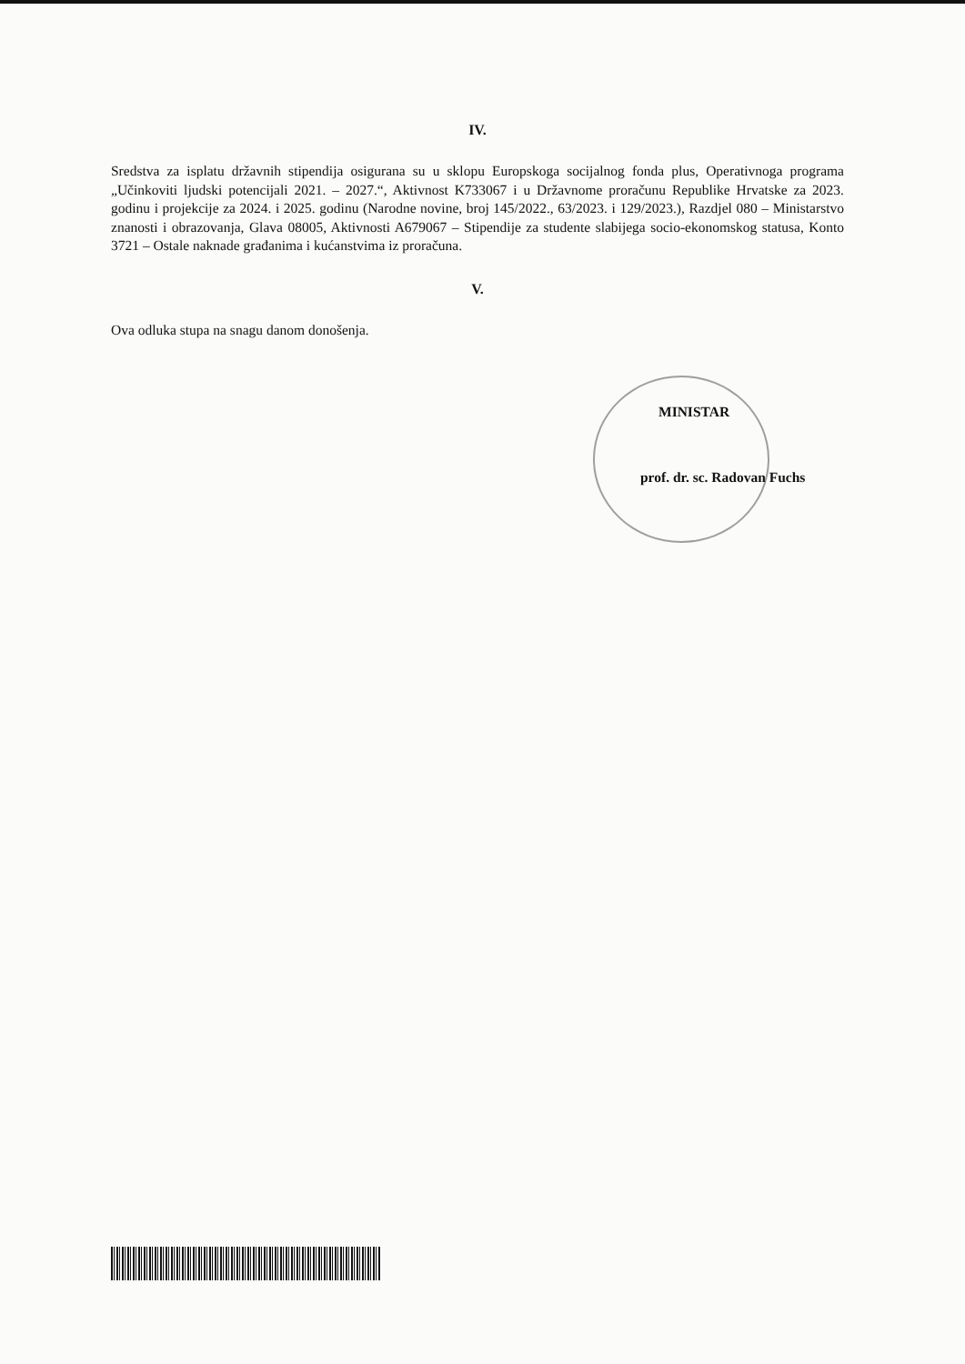IV.
Sredstva za isplatu državnih stipendija osigurana su u sklopu Europskoga socijalnog fonda plus, Operativnoga programa „Učinkoviti ljudski potencijali 2021. – 2027.“, Aktivnost K733067 i u Državnome proračunu Republike Hrvatske za 2023. godinu i projekcije za 2024. i 2025. godinu (Narodne novine, broj 145/2022., 63/2023. i 129/2023.), Razdjel 080 – Ministarstvo znanosti i obrazovanja, Glava 08005, Aktivnosti A679067 – Stipendije za studente slabijega socio-ekonomskog statusa, Konto 3721 – Ostale naknade građanima i kućanstvima iz proračuna.
V.
Ova odluka stupa na snagu danom donošenja.
MINISTAR
prof. dr. sc. Radovan Fuchs